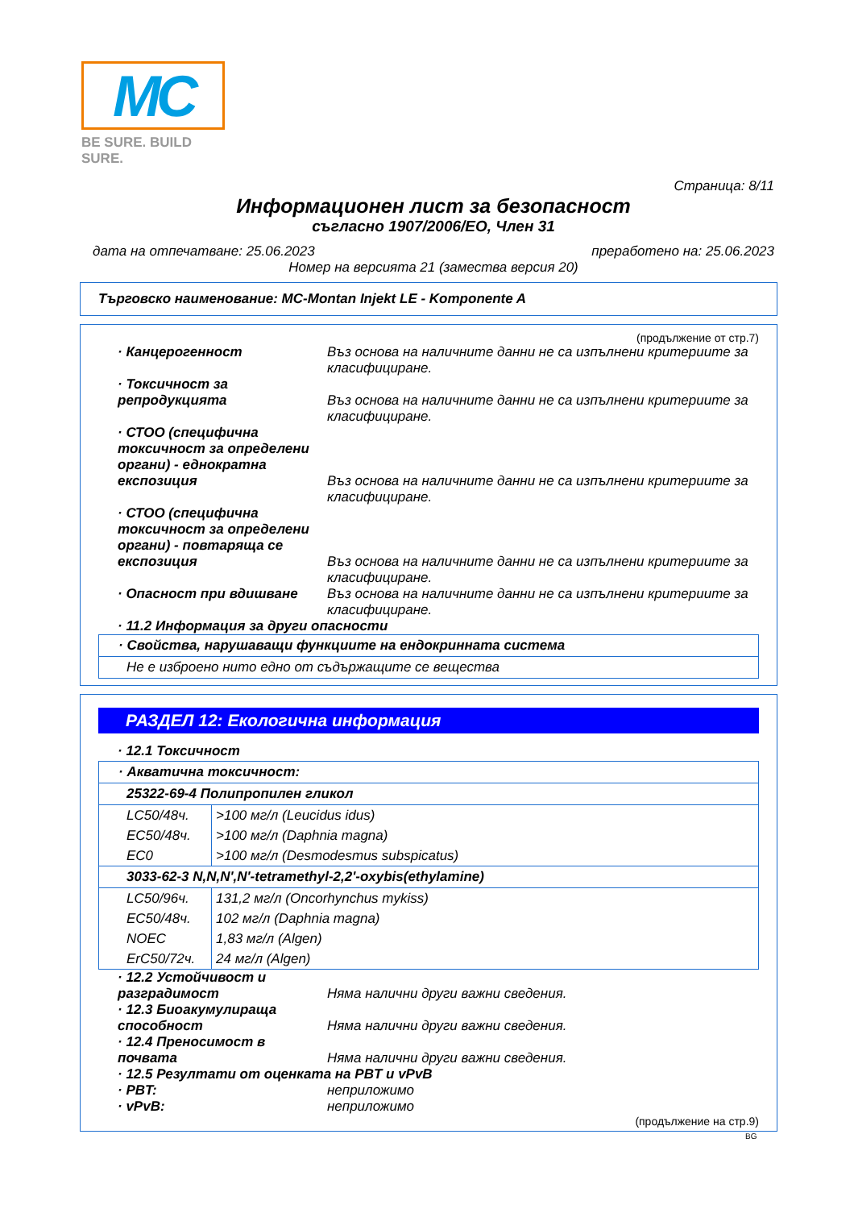MC
BE SURE. BUILD SURE.
Страница: 8/11
Информационен лист за безопасност
съгласно 1907/2006/ЕО, Член 31
дата на отпечатване: 25.06.2023 преработено на: 25.06.2023
Номер на версията 21 (замества версия 20)
Търговско наименование: MC-Montan Injekt LE - Komponente A
(продължение от стр.7)
· Канцерогенност Въз основа на наличните данни не са изпълнени критериите за класифициране.
· Токсичност за репродукцията
Въз основа на наличните данни не са изпълнени критериите за класифициране.
· СТОО (специфична токсичност за определени органи) - еднократна експозиция
Въз основа на наличните данни не са изпълнени критериите за класифициране.
· СТОО (специфична токсичност за определени органи) - повтаряща се експозиция
Въз основа на наличните данни не са изпълнени критериите за класифициране.
· Опасност при вдишване Въз основа на наличните данни не са изпълнени критериите за класифициране.
· 11.2 Информация за други опасности
· Свойства, нарушаващи функциите на ендокринната система
Не е изброено нито едно от съдържащите се вещества
РАЗДЕЛ 12: Екологична информация
· 12.1 Токсичност
· Акватична токсичност:
25322-69-4 Полипропилен гликол
| LC50/48ч. | >100 мг/л (Leucidus idus) |
| EC50/48ч. | >100 мг/л (Daphnia magna) |
| EC0 | >100 мг/л (Desmodesmus subspicatus) |
3033-62-3 N,N,N',N'-tetramethyl-2,2'-oxybis(ethylamine)
| LC50/96ч. | 131,2 мг/л (Oncorhynchus mykiss) |
| EC50/48ч. | 102 мг/л (Daphnia magna) |
| NOEC | 1,83 мг/л (Algen) |
| ErC50/72ч. | 24 мг/л (Algen) |
· 12.2 Устойчивост и разградимост
Няма налични други важни сведения.
· 12.3 Биоакумулираща способност
Няма налични други важни сведения.
· 12.4 Преносимост в почвата
Няма налични други важни сведения.
· 12.5 Резултати от оценката на PBT и vPvB
· PBT: неприложимо
· vPvB: неприложимо
(продължение на стр.9)
BG